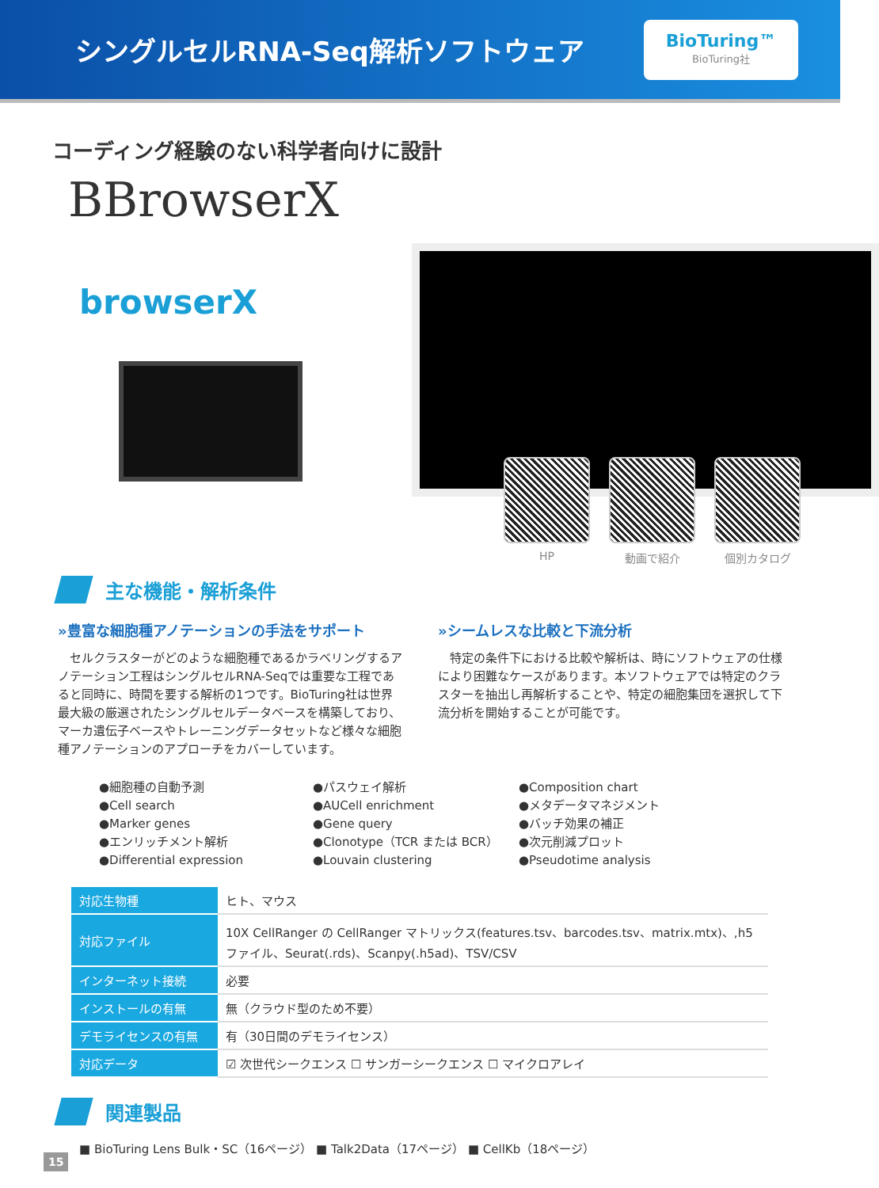シングルセルRNA-Seq解析ソフトウェア
BioTuring™
BioTuring社
コーディング経験のない科学者向けに設計
BBrowserX
browserX
HP 動画で紹介 個別カタログ
主な機能・解析条件
»豊富な細胞種アノテーションの手法をサポート
　セルクラスターがどのような細胞種であるかラベリングするアノテーション工程はシングルセルRNA-Seqでは重要な工程であると同時に、時間を要する解析の1つです。BioTuring社は世界最大級の厳選されたシングルセルデータベースを構築しており、マーカ遺伝子ベースやトレーニングデータセットなど様々な細胞種アノテーションのアプローチをカバーしています。
»シームレスな比較と下流分析
　特定の条件下における比較や解析は、時にソフトウェアの仕様により困難なケースがあります。本ソフトウェアでは特定のクラスターを抽出し再解析することや、特定の細胞集団を選択して下流分析を開始することが可能です。
●細胞種の自動予測
●Cell search
●Marker genes
●エンリッチメント解析
●Differential expression
●パスウェイ解析
●AUCell enrichment
●Gene query
●Clonotype（TCR または BCR）
●Louvain clustering
●Composition chart
●メタデータマネジメント
●バッチ効果の補正
●次元削減プロット
●Pseudotime analysis
| 対応生物種 | ヒト、マウス |
| 対応ファイル | 10X CellRanger の CellRanger マトリックス(features.tsv、barcodes.tsv、matrix.mtx)、,h5ファイル、Seurat(.rds)、Scanpy(.h5ad)、TSV/CSV |
| インターネット接続 | 必要 |
| インストールの有無 | 無（クラウド型のため不要） |
| デモライセンスの有無 | 有（30日間のデモライセンス） |
| 対応データ | ☑ 次世代シークエンス ☐ サンガーシークエンス ☐ マイクロアレイ |
関連製品
■ BioTuring Lens Bulk・SC（16ページ） ■ Talk2Data（17ページ） ■ CellKb（18ページ）
15